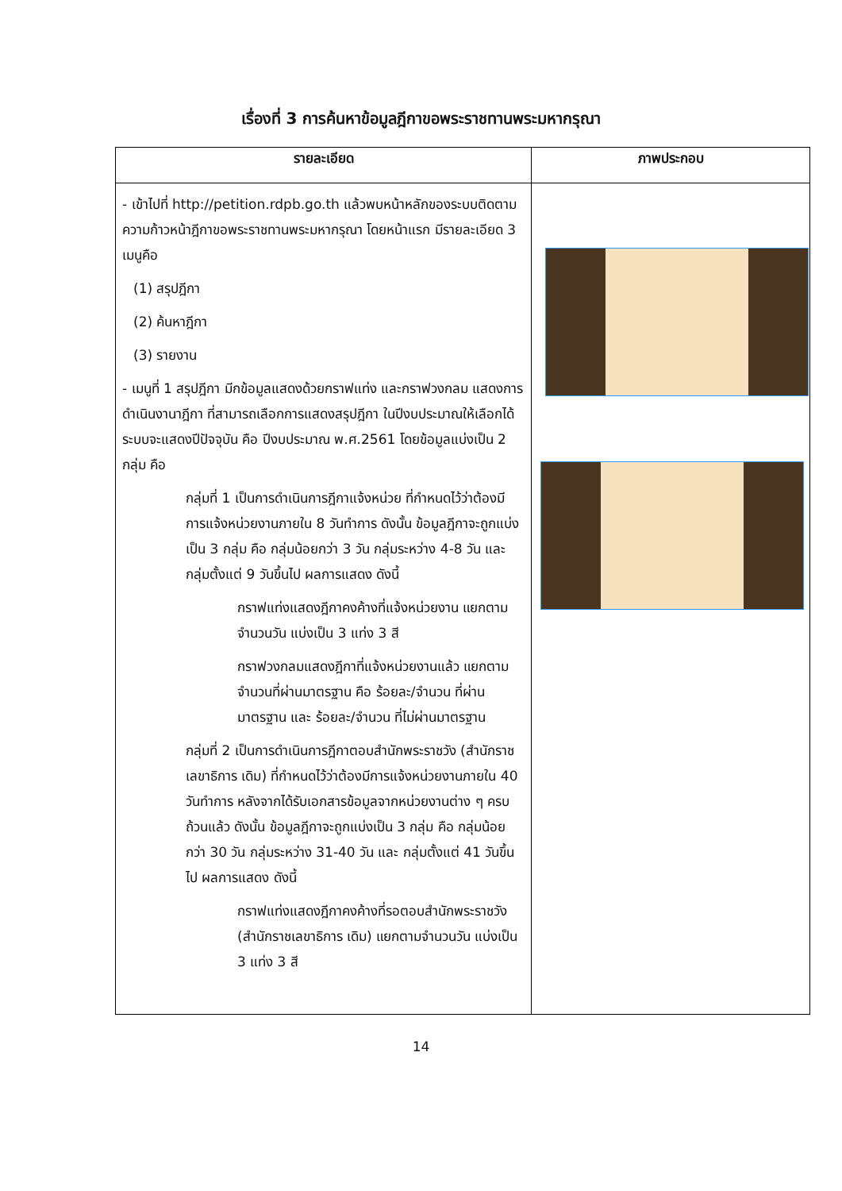เรื่องที่ 3 การค้นหาข้อมูลฎีกาขอพระราชทานพระมหากรุณา
| รายละเอียด | ภาพประกอบ |
| --- | --- |
| - เข้าไปที่ http://petition.rdpb.go.th แล้วพบหน้าหลักของระบบติดตามความก้าวหน้าฎีกาขอพระราชทานพระมหากรุณา โดยหน้าแรก มีรายละเอียด 3 เมนูคือ (1) สรุปฎีกา (2) ค้นหาฎีกา (3) รายงาน - เมนูที่ 1 สรุปฎีกา มีกข้อมูลแสดงด้วยกราฟแท่ง และกราฟวงกลม แสดงการดำเนินงานาฎีกา ที่สามารถเลือกการแสดงสรุปฎีกา ในปีงบประมาณให้เลือกได้ ระบบจะแสดงปีปัจจุบัน คือ ปีงบประมาณ พ.ศ.2561 โดยข้อมูลแบ่งเป็น 2 กลุ่ม คือ กลุ่มที่ 1 เป็นการดำเนินการฎีกาแจ้งหน่วย ที่กำหนดไว้ว่าต้องมีการแจ้งหน่วยงานภายใน 8 วันทำการ ดังนั้น ข้อมูลฎีกาจะถูกแบ่งเป็น 3 กลุ่ม คือ กลุ่มน้อยกว่า 3 วัน กลุ่มระหว่าง 4-8 วัน และ กลุ่มตั้งแต่ 9 วันขึ้นไป ผลการแสดง ดังนี้ กราฟแท่งแสดงฎีกาคงค้างที่แจ้งหน่วยงาน แยกตามจำนวนวัน แบ่งเป็น 3 แท่ง 3 สี กราฟวงกลมแสดงฎีกาที่แจ้งหน่วยงานแล้ว แยกตามจำนวนที่ผ่านมาตรฐาน คือ ร้อยละ/จำนวน ที่ผ่านมาตรฐาน และ ร้อยละ/จำนวน ที่ไม่ผ่านมาตรฐาน กลุ่มที่ 2 เป็นการดำเนินการฎีกาตอบสำนักพระราชวัง (สำนักราชเลขาธิการ เดิม) ที่กำหนดไว้ว่าต้องมีการแจ้งหน่วยงานภายใน 40 วันทำการ หลังจากได้รับเอกสารข้อมูลจากหน่วยงานต่าง ๆ ครบถ้วนแล้ว ดังนั้น ข้อมูลฎีกาจะถูกแบ่งเป็น 3 กลุ่ม คือ กลุ่มน้อยกว่า 30 วัน กลุ่มระหว่าง 31-40 วัน และ กลุ่มตั้งแต่ 41 วันขึ้นไป ผลการแสดง ดังนี้ กราฟแท่งแสดงฎีกาคงค้างที่รอตอบสำนักพระราชวัง (สำนักราชเลขาธิการ เดิม) แยกตามจำนวนวัน แบ่งเป็น 3 แท่ง 3 สี | |
14